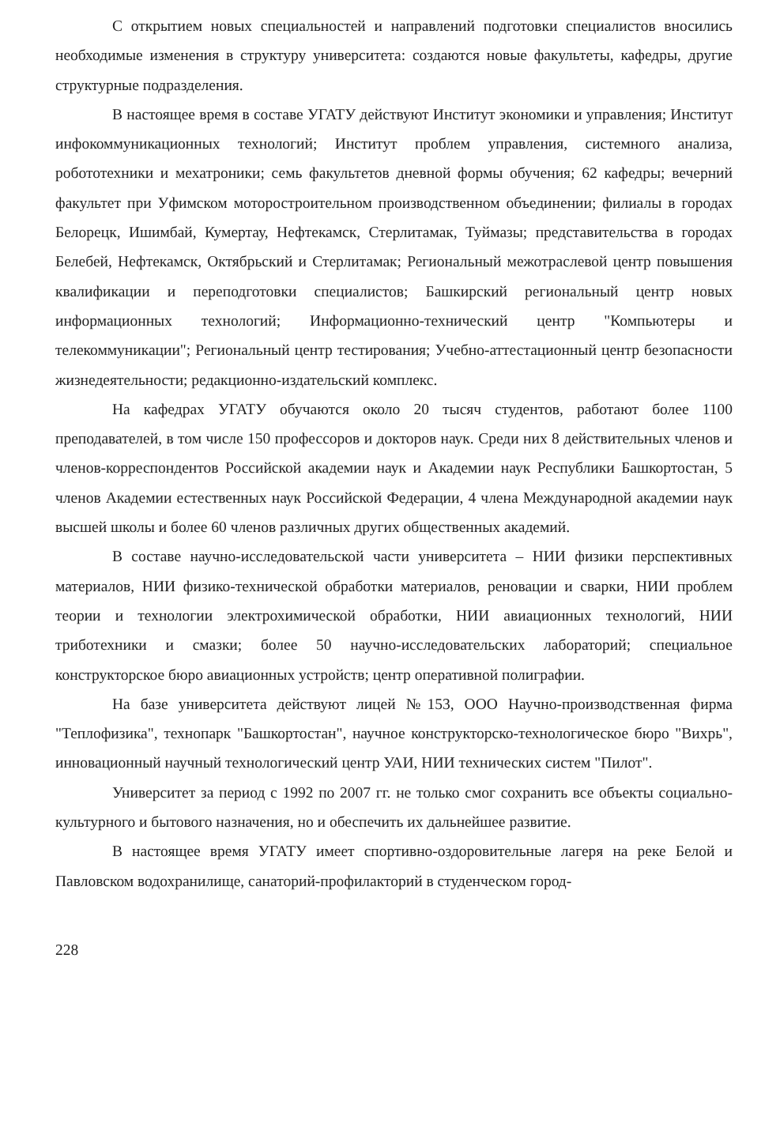С открытием новых специальностей и направлений подготовки специалистов вносились необходимые изменения в структуру университета: создаются новые факультеты, кафедры, другие структурные подразделения.
В настоящее время в составе УГАТУ действуют Институт экономики и управления; Институт инфокоммуникационных технологий; Институт проблем управления, системного анализа, робототехники и мехатроники; семь факультетов дневной формы обучения; 62 кафедры; вечерний факультет при Уфимском моторостроительном производственном объединении; филиалы в городах Белорецк, Ишимбай, Кумертау, Нефтекамск, Стерлитамак, Туймазы; представительства в городах Белебей, Нефтекамск, Октябрьский и Стерлитамак; Региональный межотраслевой центр повышения квалификации и переподготовки специалистов; Башкирский региональный центр новых информационных технологий; Информационно-технический центр "Компьютеры и телекоммуникации"; Региональный центр тестирования; Учебно-аттестационный центр безопасности жизнедеятельности; редакционно-издательский комплекс.
На кафедрах УГАТУ обучаются около 20 тысяч студентов, работают более 1100 преподавателей, в том числе 150 профессоров и докторов наук. Среди них 8 действительных членов и членов-корреспондентов Российской академии наук и Академии наук Республики Башкортостан, 5 членов Академии естественных наук Российской Федерации, 4 члена Международной академии наук высшей школы и более 60 членов различных других общественных академий.
В составе научно-исследовательской части университета – НИИ физики перспективных материалов, НИИ физико-технической обработки материалов, реновации и сварки, НИИ проблем теории и технологии электрохимической обработки, НИИ авиационных технологий, НИИ триботехники и смазки; более 50 научно-исследовательских лабораторий; специальное конструкторское бюро авиационных устройств; центр оперативной полиграфии.
На базе университета действуют лицей №153, ООО Научно-производственная фирма "Теплофизика", технопарк "Башкортостан", научное конструкторско-технологическое бюро "Вихрь", инновационный научный технологический центр УАИ, НИИ технических систем "Пилот".
Университет за период с 1992 по 2007 гг. не только смог сохранить все объекты социально-культурного и бытового назначения, но и обеспечить их дальнейшее развитие.
В настоящее время УГАТУ имеет спортивно-оздоровительные лагеря на реке Белой и Павловском водохранилище, санаторий-профилакторий в студенческом город-
228